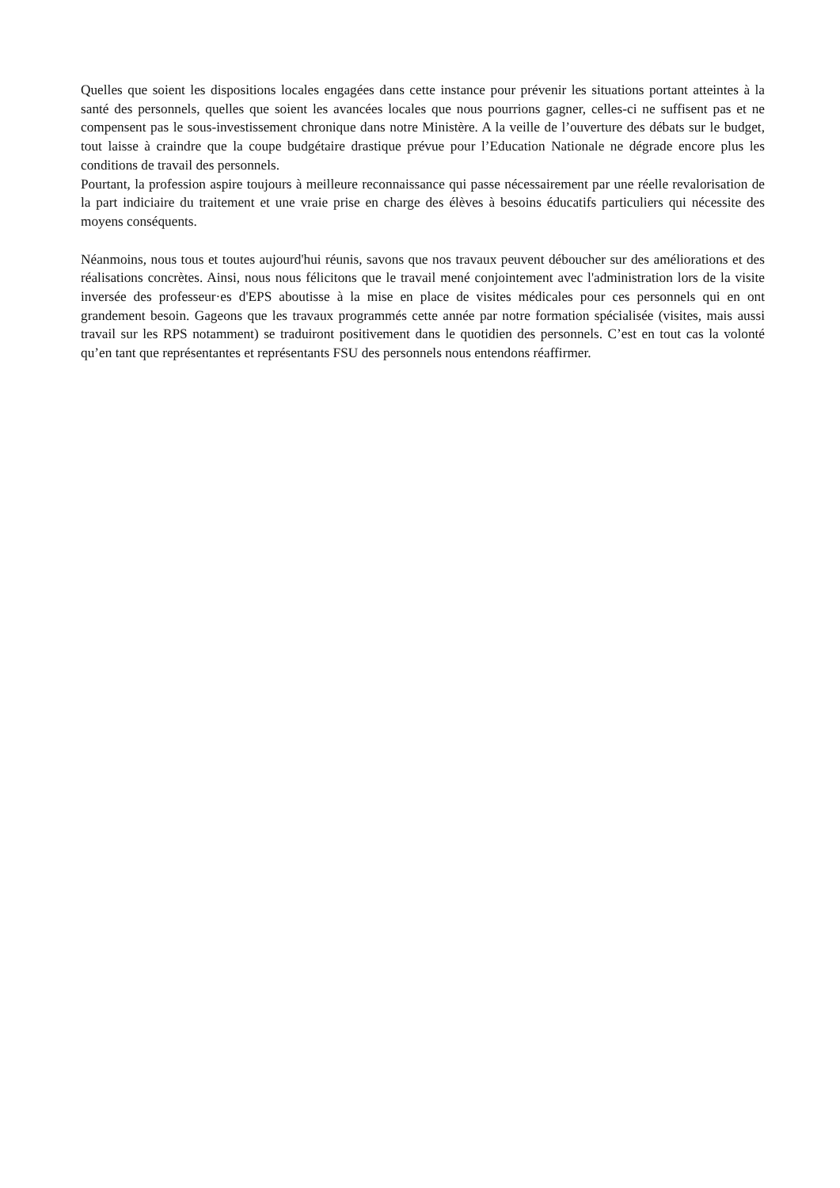Quelles que soient les dispositions locales engagées dans cette instance pour prévenir les situations portant atteintes à la santé des personnels, quelles que soient les avancées locales que nous pourrions gagner, celles-ci ne suffisent pas et ne compensent pas le sous-investissement chronique dans notre Ministère. A la veille de l’ouverture des débats sur le budget, tout laisse à craindre que la coupe budgétaire drastique prévue pour l’Education Nationale ne dégrade encore plus les conditions de travail des personnels.
Pourtant, la profession aspire toujours à meilleure reconnaissance qui passe nécessairement par une réelle revalorisation de la part indiciaire du traitement et une vraie prise en charge des élèves à besoins éducatifs particuliers qui nécessite des moyens conséquents.
Néanmoins, nous tous et toutes aujourd'hui réunis, savons que nos travaux peuvent déboucher sur des améliorations et des réalisations concrètes. Ainsi, nous nous félicitons que le travail mené conjointement avec l'administration lors de la visite inversée des professeur·es d'EPS aboutisse à la mise en place de visites médicales pour ces personnels qui en ont grandement besoin. Gageons que les travaux programmés cette année par notre formation spécialisée (visites, mais aussi travail sur les RPS notamment) se traduiront positivement dans le quotidien des personnels. C’est en tout cas la volonté qu’en tant que représentantes et représentants FSU des personnels nous entendons réaffirmer.